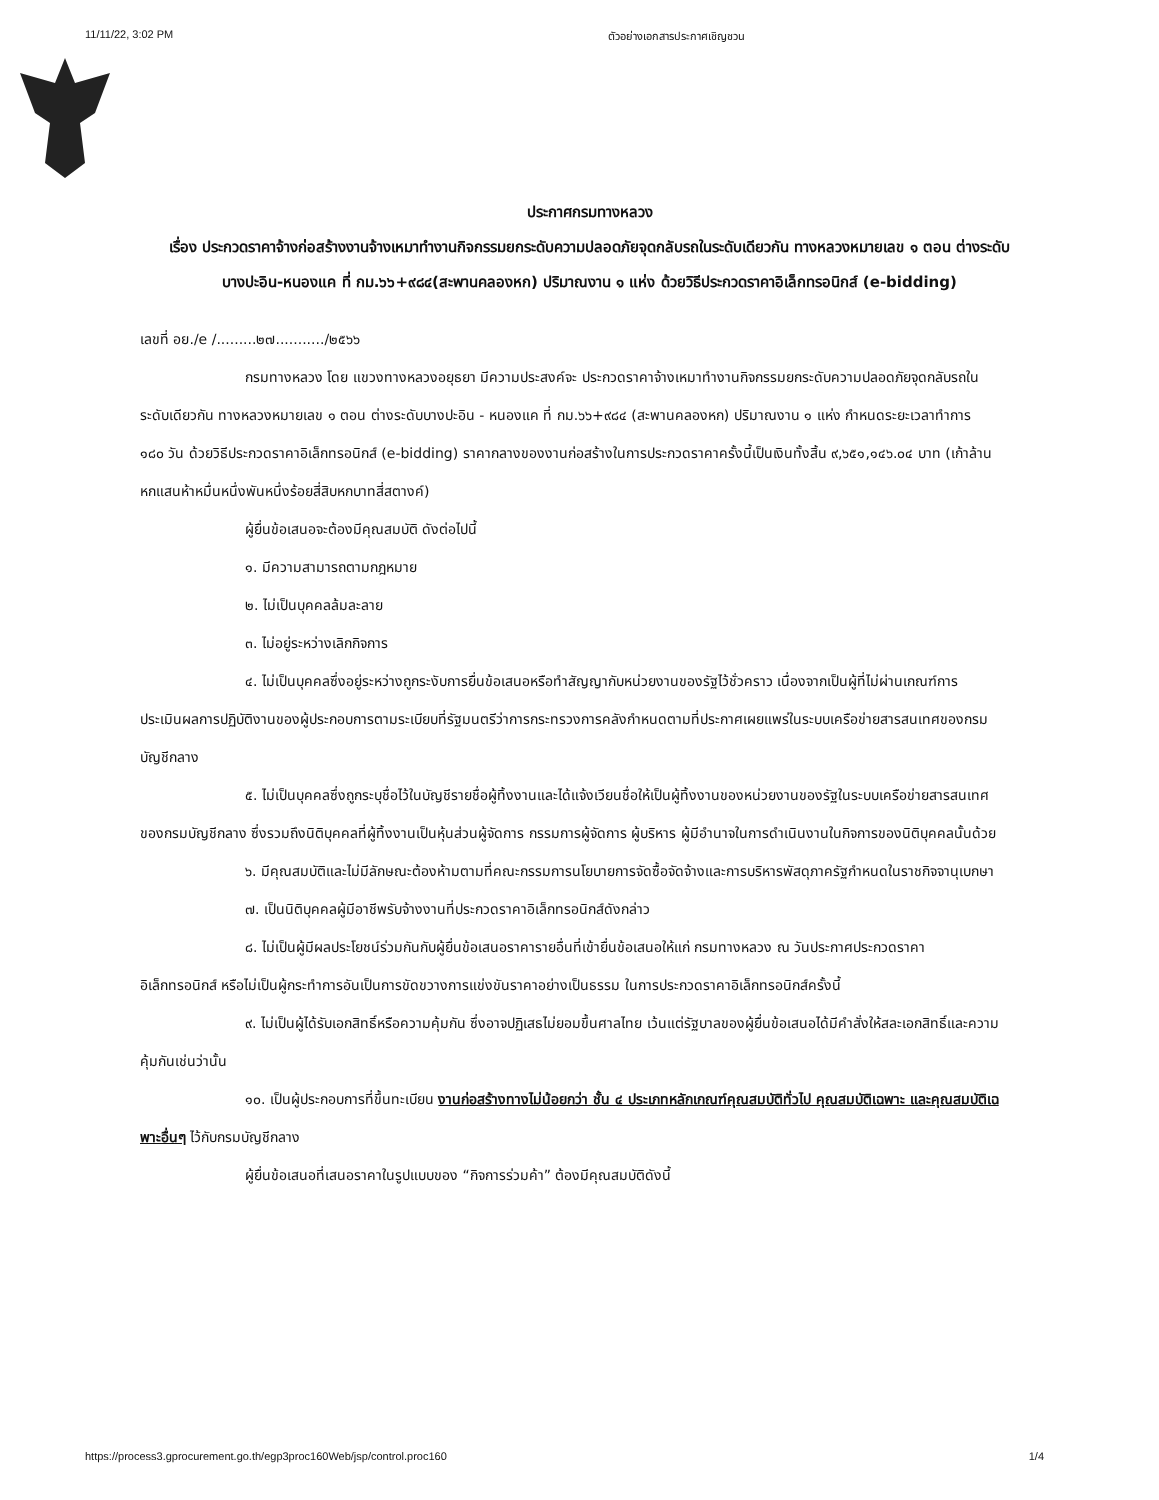11/11/22, 3:02 PM ตัวอย่างเอกสารประกาศเชิญชวน
ประกาศกรมทางหลวง
เรื่อง ประกวดราคาจ้างก่อสร้างงานจ้างเหมาทำงานกิจกรรมยกระดับความปลอดภัยจุดกลับรถในระดับเดียวกัน ทางหลวงหมายเลข ๑ ตอน ต่างระดับบางปะอิน-หนองแค ที่ กม.๖๖+๙๘๔(สะพานคลองหก) ปริมาณงาน ๑ แห่ง ด้วยวิธีประกวดราคาอิเล็กทรอนิกส์ (e-bidding)
เลขที่ อย./e /.........๒๗.........../๒๕๖๖
กรมทางหลวง โดย แขวงทางหลวงอยุธยา มีความประสงค์จะ ประกวดราคาจ้างเหมาทำงานกิจกรรมยกระดับความปลอดภัยจุดกลับรถในระดับเดียวกัน ทางหลวงหมายเลข ๑ ตอน ต่างระดับบางปะอิน - หนองแค ที่ กม.๖๖+๙๘๔ (สะพานคลองหก) ปริมาณงาน ๑ แห่ง กำหนดระยะเวลาทำการ ๑๘๐ วัน ด้วยวิธีประกวดราคาอิเล็กทรอนิกส์ (e-bidding) ราคากลางของงานก่อสร้างในการประกวดราคาครั้งนี้เป็นเงินทั้งสิ้น ๙,๖๕๑,๑๔๖.๐๔ บาท (เก้าล้านหกแสนห้าหมื่นหนึ่งพันหนึ่งร้อยสี่สิบหกบาทสี่สตางค์)
ผู้ยื่นข้อเสนอจะต้องมีคุณสมบัติ ดังต่อไปนี้
๑. มีความสามารถตามกฎหมาย
๒. ไม่เป็นบุคคลล้มละลาย
๓. ไม่อยู่ระหว่างเลิกกิจการ
๔. ไม่เป็นบุคคลซึ่งอยู่ระหว่างถูกระงับการยื่นข้อเสนอหรือทำสัญญากับหน่วยงานของรัฐไว้ชั่วคราว เนื่องจากเป็นผู้ที่ไม่ผ่านเกณฑ์การประเมินผลการปฏิบัติงานของผู้ประกอบการตามระเบียบที่รัฐมนตรีว่าการกระทรวงการคลังกำหนดตามที่ประกาศเผยแพร่ในระบบเครือข่ายสารสนเทศของกรมบัญชีกลาง
๕. ไม่เป็นบุคคลซึ่งถูกระบุชื่อไว้ในบัญชีรายชื่อผู้ทิ้งงานและได้แจ้งเวียนชื่อให้เป็นผู้ทิ้งงานของหน่วยงานของรัฐในระบบเครือข่ายสารสนเทศของกรมบัญชีกลาง ซึ่งรวมถึงนิติบุคคลที่ผู้ทิ้งงานเป็นหุ้นส่วนผู้จัดการ กรรมการผู้จัดการ ผู้บริหาร ผู้มีอำนาจในการดำเนินงานในกิจการของนิติบุคคลนั้นด้วย
๖. มีคุณสมบัติและไม่มีลักษณะต้องห้ามตามที่คณะกรรมการนโยบายการจัดซื้อจัดจ้างและการบริหารพัสดุภาครัฐกำหนดในราชกิจจานุเบกษา
๗. เป็นนิติบุคคลผู้มีอาชีพรับจ้างงานที่ประกวดราคาอิเล็กทรอนิกส์ดังกล่าว
๘. ไม่เป็นผู้มีผลประโยชน์ร่วมกันกับผู้ยื่นข้อเสนอราคารายอื่นที่เข้ายื่นข้อเสนอให้แก่ กรมทางหลวง ณ วันประกาศประกวดราคาอิเล็กทรอนิกส์ หรือไม่เป็นผู้กระทำการอันเป็นการขัดขวางการแข่งขันราคาอย่างเป็นธรรม ในการประกวดราคาอิเล็กทรอนิกส์ครั้งนี้
๙. ไม่เป็นผู้ได้รับเอกสิทธิ์หรือความคุ้มกัน ซึ่งอาจปฏิเสธไม่ยอมขึ้นศาลไทย เว้นแต่รัฐบาลของผู้ยื่นข้อเสนอได้มีคำสั่งให้สละเอกสิทธิ์และความคุ้มกันเช่นว่านั้น
๑๐. เป็นผู้ประกอบการที่ขึ้นทะเบียน งานก่อสร้างทางไม่น้อยกว่า ชั้น ๔ ประเภทหลักเกณฑ์คุณสมบัติทั่วไป คุณสมบัติเฉพาะ และคุณสมบัติเฉพาะอื่นๆ ไว้กับกรมบัญชีกลาง
ผู้ยื่นข้อเสนอที่เสนอราคาในรูปแบบของ “กิจการร่วมค้า” ต้องมีคุณสมบัติดังนี้
https://process3.gprocurement.go.th/egp3proc160Web/jsp/control.proc160 1/4